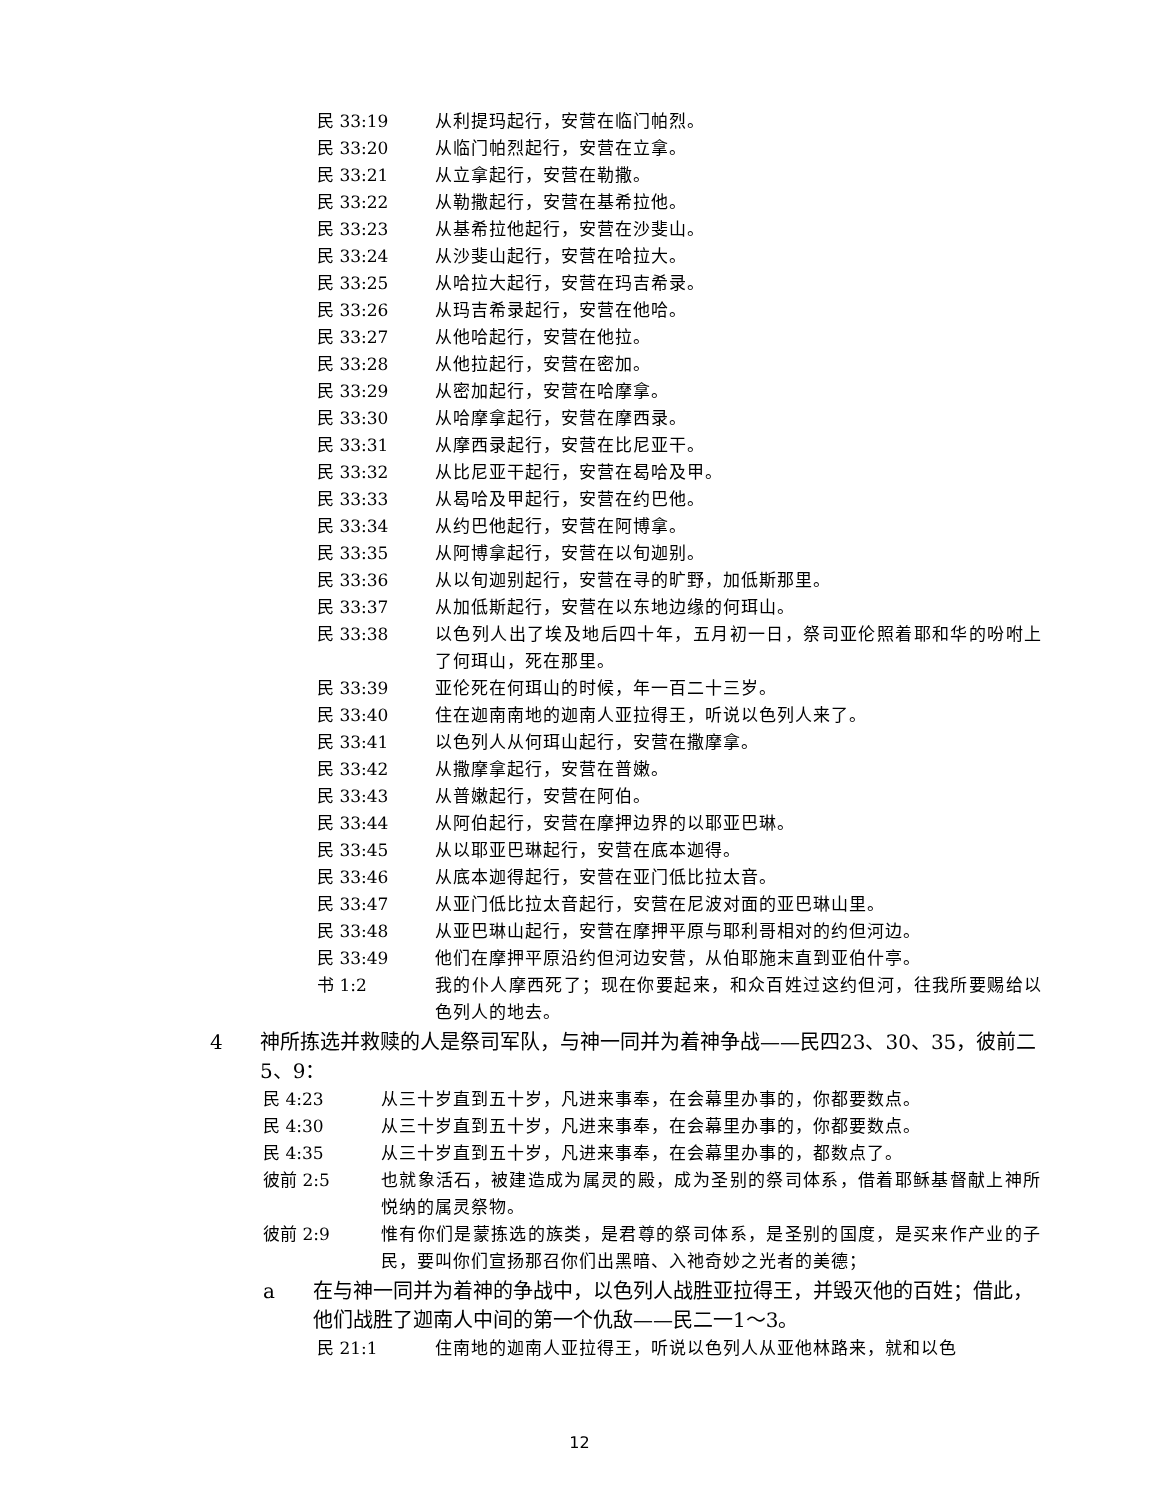民 33:19 从利提玛起行，安营在临门帕烈。
民 33:20 从临门帕烈起行，安营在立拿。
民 33:21 从立拿起行，安营在勒撒。
民 33:22 从勒撒起行，安营在基希拉他。
民 33:23 从基希拉他起行，安营在沙斐山。
民 33:24 从沙斐山起行，安营在哈拉大。
民 33:25 从哈拉大起行，安营在玛吉希录。
民 33:26 从玛吉希录起行，安营在他哈。
民 33:27 从他哈起行，安营在他拉。
民 33:28 从他拉起行，安营在密加。
民 33:29 从密加起行，安营在哈摩拿。
民 33:30 从哈摩拿起行，安营在摩西录。
民 33:31 从摩西录起行，安营在比尼亚干。
民 33:32 从比尼亚干起行，安营在曷哈及甲。
民 33:33 从曷哈及甲起行，安营在约巴他。
民 33:34 从约巴他起行，安营在阿博拿。
民 33:35 从阿博拿起行，安营在以旬迦别。
民 33:36 从以旬迦别起行，安营在寻的旷野，加低斯那里。
民 33:37 从加低斯起行，安营在以东地边缘的何珥山。
民 33:38 以色列人出了埃及地后四十年，五月初一日，祭司亚伦照着耶和华的吩咐上了何珥山，死在那里。
民 33:39 亚伦死在何珥山的时候，年一百二十三岁。
民 33:40 住在迦南南地的迦南人亚拉得王，听说以色列人来了。
民 33:41 以色列人从何珥山起行，安营在撒摩拿。
民 33:42 从撒摩拿起行，安营在普嫩。
民 33:43 从普嫩起行，安营在阿伯。
民 33:44 从阿伯起行，安营在摩押边界的以耶亚巴琳。
民 33:45 从以耶亚巴琳起行，安营在底本迦得。
民 33:46 从底本迦得起行，安营在亚门低比拉太音。
民 33:47 从亚门低比拉太音起行，安营在尼波对面的亚巴琳山里。
民 33:48 从亚巴琳山起行，安营在摩押平原与耶利哥相对的约但河边。
民 33:49 他们在摩押平原沿约但河边安营，从伯耶施末直到亚伯什亭。
书 1:2 我的仆人摩西死了；现在你要起来，和众百姓过这约但河，往我所要赐给以色列人的地去。
4 神所拣选并救赎的人是祭司军队，与神一同并为着神争战——民四23、30、35，彼前二5、9：
民 4:23 从三十岁直到五十岁，凡进来事奉，在会幕里办事的，你都要数点。
民 4:30 从三十岁直到五十岁，凡进来事奉，在会幕里办事的，你都要数点。
民 4:35 从三十岁直到五十岁，凡进来事奉，在会幕里办事的，都数点了。
彼前 2:5 也就象活石，被建造成为属灵的殿，成为圣别的祭司体系，借着耶稣基督献上神所悦纳的属灵祭物。
彼前 2:9 惟有你们是蒙拣选的族类，是君尊的祭司体系，是圣别的国度，是买来作产业的子民，要叫你们宣扬那召你们出黑暗、入祂奇妙之光者的美德；
a 在与神一同并为着神的争战中，以色列人战胜亚拉得王，并毁灭他的百姓；借此，他们战胜了迦南人中间的第一个仇敌——民二一1～3。
民 21:1 住南地的迦南人亚拉得王，听说以色列人从亚他林路来，就和以色
12